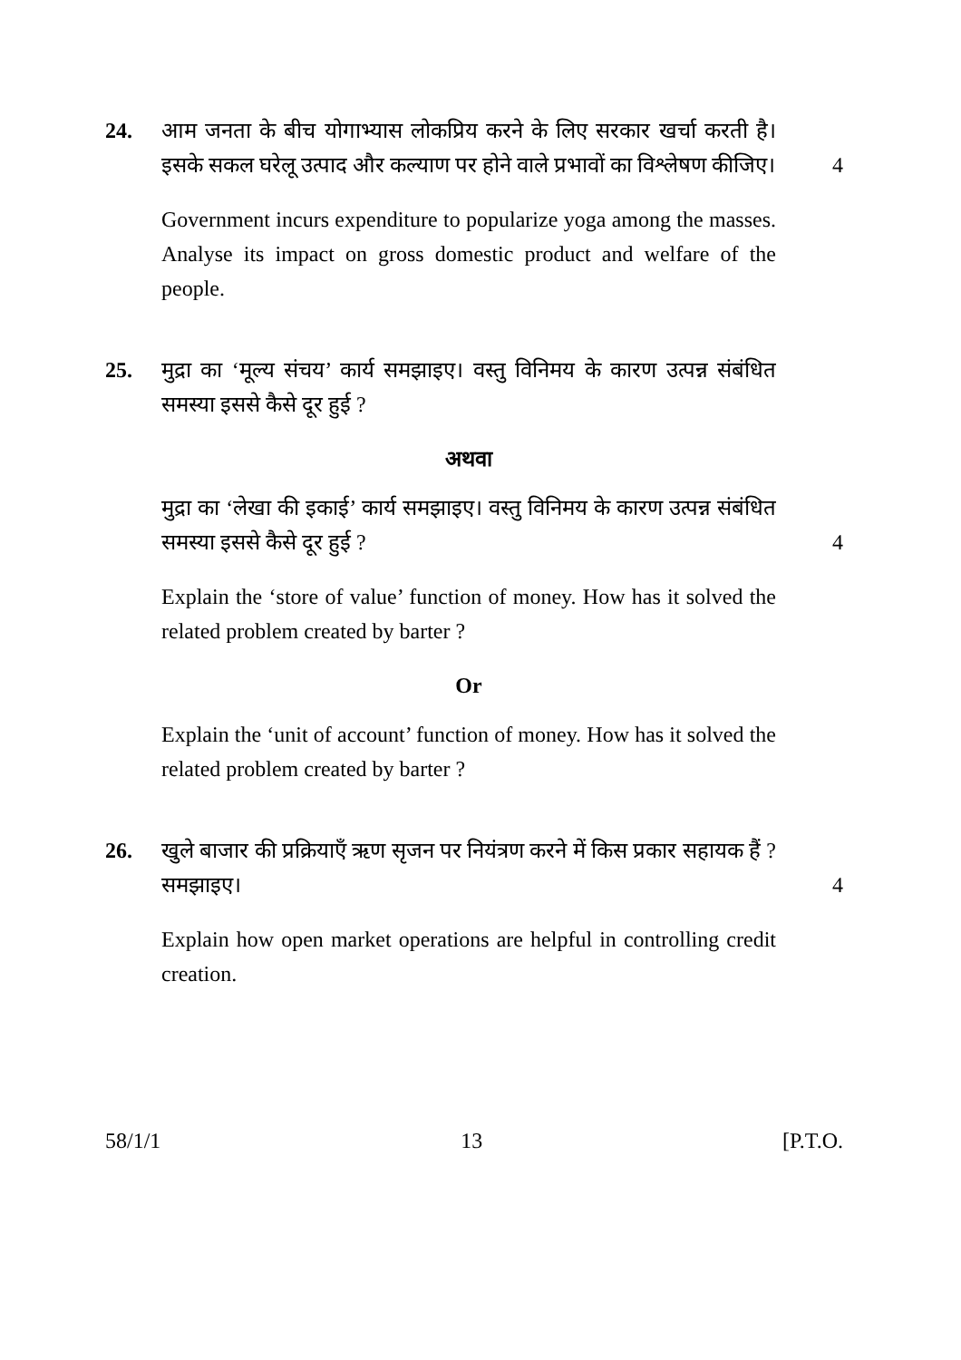24. आम जनता के बीच योगाभ्यास लोकप्रिय करने के लिए सरकार खर्चा करती है। इसके सकल घरेलू उत्पाद और कल्याण पर होने वाले प्रभावों का विश्लेषण कीजिए।
4
Government incurs expenditure to popularize yoga among the masses. Analyse its impact on gross domestic product and welfare of the people.
25. मुद्रा का ‘मूल्य संचय’ कार्य समझाइए। वस्तु विनिमय के कारण उत्पन्न संबंधित समस्या इससे कैसे दूर हुई ?
अथवा
मुद्रा का ‘लेखा की इकाई’ कार्य समझाइए। वस्तु विनिमय के कारण उत्पन्न संबंधित समस्या इससे कैसे दूर हुई ?
4
Explain the ‘store of value’ function of money. How has it solved the related problem created by barter ?
Or
Explain the ‘unit of account’ function of money. How has it solved the related problem created by barter ?
26. खुले बाजार की प्रक्रियाएँ ऋण सृजन पर नियंत्रण करने में किस प्रकार सहायक हैं ? समझाइए।
4
Explain how open market operations are helpful in controlling credit creation.
58/1/1 13 [P.T.O.